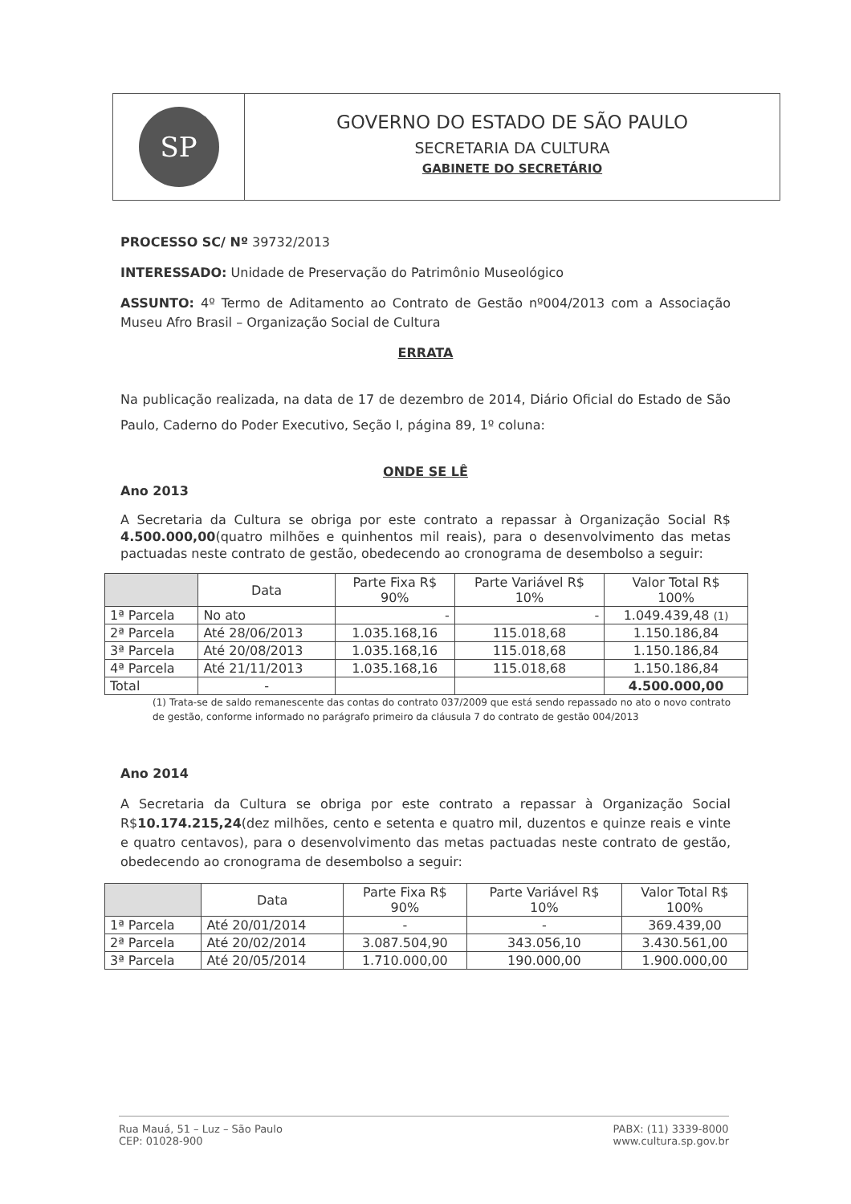SP
GOVERNO DO ESTADO DE SÃO PAULO
SECRETARIA DA CULTURA
GABINETE DO SECRETÁRIO
PROCESSO SC/ Nº 39732/2013
INTERESSADO: Unidade de Preservação do Patrimônio Museológico
ASSUNTO: 4º Termo de Aditamento ao Contrato de Gestão nº004/2013 com a Associação Museu Afro Brasil – Organização Social de Cultura
ERRATA
Na publicação realizada, na data de 17 de dezembro de 2014, Diário Oficial do Estado de São Paulo, Caderno do Poder Executivo, Seção I, página 89, 1º coluna:
ONDE SE LÊ
Ano 2013
A Secretaria da Cultura se obriga por este contrato a repassar à Organização Social R$ 4.500.000,00(quatro milhões e quinhentos mil reais), para o desenvolvimento das metas pactuadas neste contrato de gestão, obedecendo ao cronograma de desembolso a seguir:
| | Data | Parte Fixa R$ 90% | Parte Variável R$ 10% | Valor Total R$ 100% |
| --- | --- | --- | --- | --- |
| 1ª Parcela | No ato | - | - | 1.049.439,48 (1) |
| 2ª Parcela | Até 28/06/2013 | 1.035.168,16 | 115.018,68 | 1.150.186,84 |
| 3ª Parcela | Até 20/08/2013 | 1.035.168,16 | 115.018,68 | 1.150.186,84 |
| 4ª Parcela | Até 21/11/2013 | 1.035.168,16 | 115.018,68 | 1.150.186,84 |
| Total | - | | | 4.500.000,00 |
(1) Trata-se de saldo remanescente das contas do contrato 037/2009 que está sendo repassado no ato o novo contrato de gestão, conforme informado no parágrafo primeiro da cláusula 7 do contrato de gestão 004/2013
Ano 2014
A Secretaria da Cultura se obriga por este contrato a repassar à Organização Social R$10.174.215,24(dez milhões, cento e setenta e quatro mil, duzentos e quinze reais e vinte e quatro centavos), para o desenvolvimento das metas pactuadas neste contrato de gestão, obedecendo ao cronograma de desembolso a seguir:
| | Data | Parte Fixa R$ 90% | Parte Variável R$ 10% | Valor Total R$ 100% |
| --- | --- | --- | --- | --- |
| 1ª Parcela | Até 20/01/2014 | - | - | 369.439,00 |
| 2ª Parcela | Até 20/02/2014 | 3.087.504,90 | 343.056,10 | 3.430.561,00 |
| 3ª Parcela | Até 20/05/2014 | 1.710.000,00 | 190.000,00 | 1.900.000,00 |
Rua Mauá, 51 – Luz – São Paulo
CEP: 01028-900
PABX: (11) 3339-8000
www.cultura.sp.gov.br